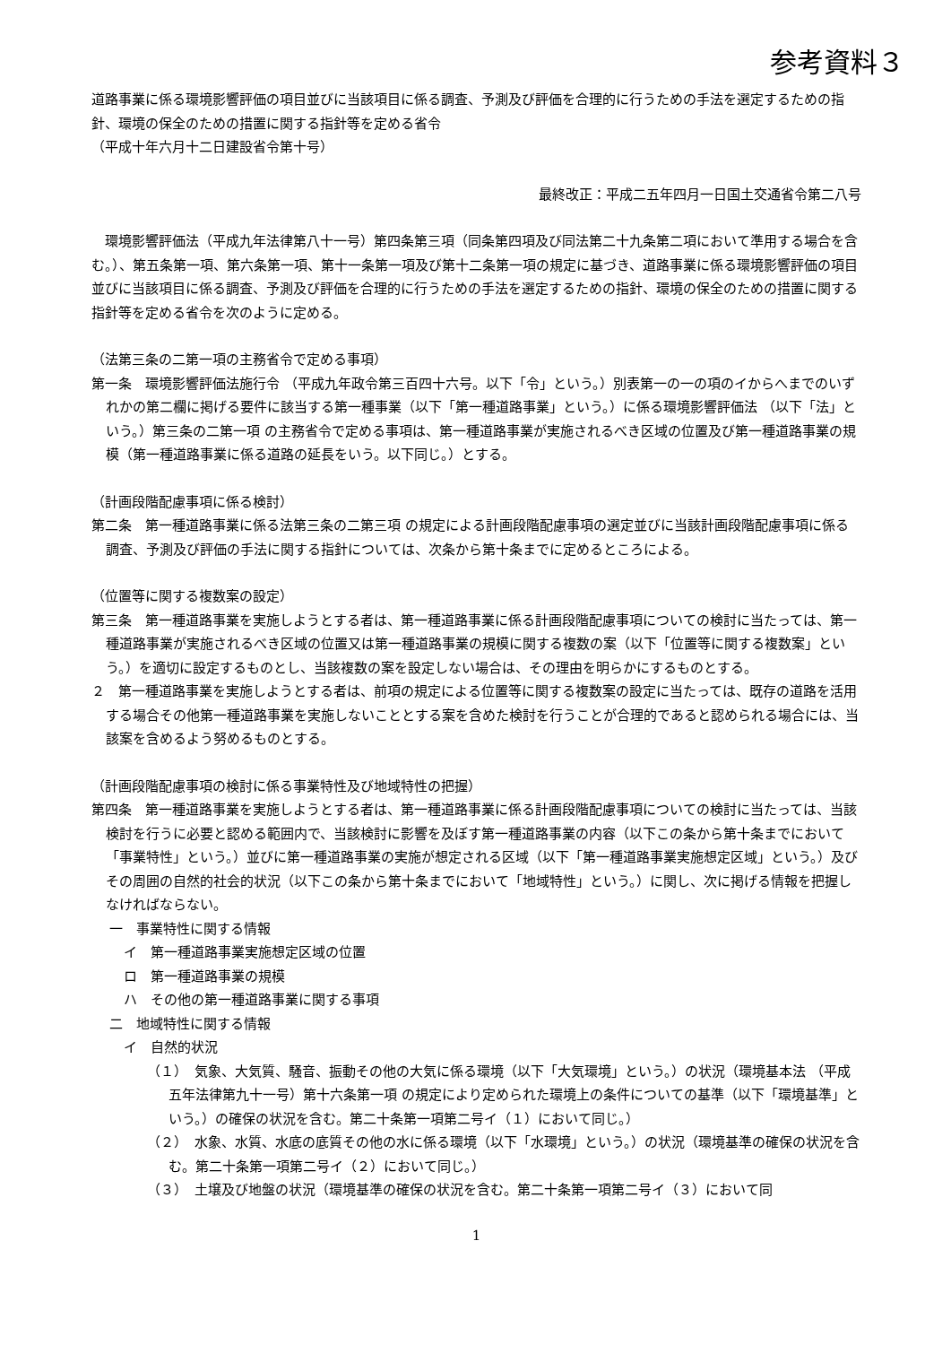参考資料３
道路事業に係る環境影響評価の項目並びに当該項目に係る調査、予測及び評価を合理的に行うための手法を選定するための指針、環境の保全のための措置に関する指針等を定める省令
（平成十年六月十二日建設省令第十号）
最終改正：平成二五年四月一日国土交通省令第二八号
　環境影響評価法（平成九年法律第八十一号）第四条第三項（同条第四項及び同法第二十九条第二項において準用する場合を含む。）、第五条第一項、第六条第一項、第十一条第一項及び第十二条第一項の規定に基づき、道路事業に係る環境影響評価の項目並びに当該項目に係る調査、予測及び評価を合理的に行うための手法を選定するための指針、環境の保全のための措置に関する指針等を定める省令を次のように定める。
（法第三条の二第一項の主務省令で定める事項）
第一条　環境影響評価法施行令 （平成九年政令第三百四十六号。以下「令」という。）別表第一の一の項のイからへまでのいずれかの第二欄に掲げる要件に該当する第一種事業（以下「第一種道路事業」という。）に係る環境影響評価法 （以下「法」という。）第三条の二第一項 の主務省令で定める事項は、第一種道路事業が実施されるべき区域の位置及び第一種道路事業の規模（第一種道路事業に係る道路の延長をいう。以下同じ。）とする。
（計画段階配慮事項に係る検討）
第二条　第一種道路事業に係る法第三条の二第三項 の規定による計画段階配慮事項の選定並びに当該計画段階配慮事項に係る調査、予測及び評価の手法に関する指針については、次条から第十条までに定めるところによる。
（位置等に関する複数案の設定）
第三条　第一種道路事業を実施しようとする者は、第一種道路事業に係る計画段階配慮事項についての検討に当たっては、第一種道路事業が実施されるべき区域の位置又は第一種道路事業の規模に関する複数の案（以下「位置等に関する複数案」という。）を適切に設定するものとし、当該複数の案を設定しない場合は、その理由を明らかにするものとする。
２　第一種道路事業を実施しようとする者は、前項の規定による位置等に関する複数案の設定に当たっては、既存の道路を活用する場合その他第一種道路事業を実施しないこととする案を含めた検討を行うことが合理的であると認められる場合には、当該案を含めるよう努めるものとする。
（計画段階配慮事項の検討に係る事業特性及び地域特性の把握）
第四条　第一種道路事業を実施しようとする者は、第一種道路事業に係る計画段階配慮事項についての検討に当たっては、当該検討を行うに必要と認める範囲内で、当該検討に影響を及ぼす第一種道路事業の内容（以下この条から第十条までにおいて「事業特性」という。）並びに第一種道路事業の実施が想定される区域（以下「第一種道路事業実施想定区域」という。）及びその周囲の自然的社会的状況（以下この条から第十条までにおいて「地域特性」という。）に関し、次に掲げる情報を把握しなければならない。
一　事業特性に関する情報
イ　第一種道路事業実施想定区域の位置
ロ　第一種道路事業の規模
ハ　その他の第一種道路事業に関する事項
二　地域特性に関する情報
イ　自然的状況
（１）　気象、大気質、騒音、振動その他の大気に係る環境（以下「大気環境」という。）の状況（環境基本法 （平成五年法律第九十一号）第十六条第一項 の規定により定められた環境上の条件についての基準（以下「環境基準」という。）の確保の状況を含む。第二十条第一項第二号イ（１）において同じ。）
（２）　水象、水質、水底の底質その他の水に係る環境（以下「水環境」という。）の状況（環境基準の確保の状況を含む。第二十条第一項第二号イ（２）において同じ。）
（３）　土壌及び地盤の状況（環境基準の確保の状況を含む。第二十条第一項第二号イ（３）において同
1